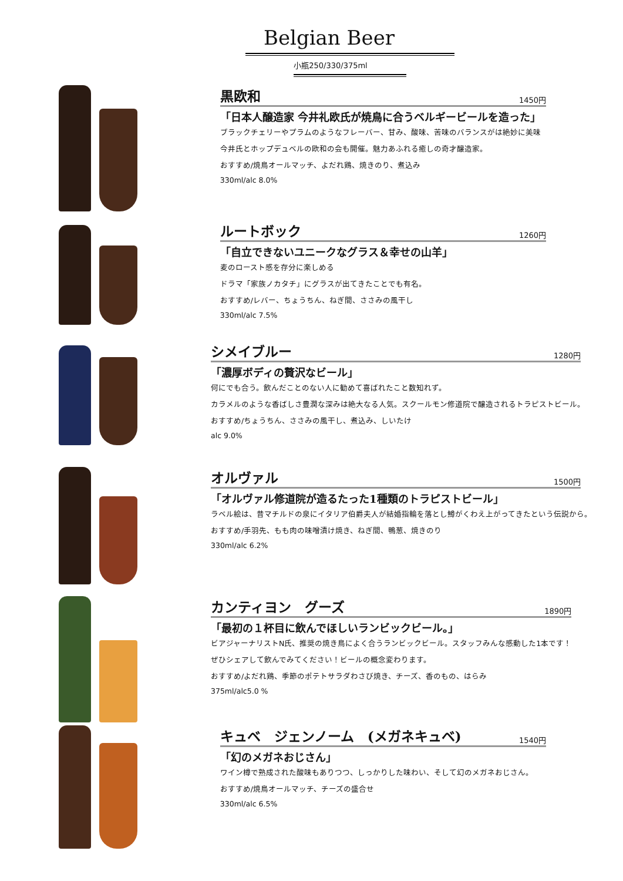Belgian Beer
小瓶250/330/375ml
黒欧和 1450円
「日本人醸造家 今井礼欧氏が焼鳥に合うベルギービールを造った」
ブラックチェリーやプラムのようなフレーバー、甘み、酸味、苦味のバランスがは絶妙に美味
今井氏とホップデュベルの欧和の会も開催。魅力あふれる癒しの奇才醸造家。
おすすめ/焼鳥オールマッチ、よだれ鶏、焼きのり、煮込み
330ml/alc 8.0%
ルートボック 1260円
「自立できないユニークなグラス＆幸せの山羊」
麦のロースト感を存分に楽しめる
ドラマ「家族ノカタチ」にグラスが出てきたことでも有名。
おすすめ/レバー、ちょうちん、ねぎ間、ささみの風干し
330ml/alc 7.5%
シメイブルー 1280円
「濃厚ボディの贅沢なビール」
何にでも合う。飲んだことのない人に勧めて喜ばれたこと数知れず。
カラメルのような香ばしさ豊潤な深みは絶大なる人気。スクールモン修道院で醸造されるトラピストビール。
おすすめ/ちょうちん、ささみの風干し、煮込み、しいたけ
alc 9.0%
オルヴァル 1500円
「オルヴァル修道院が造るたった1種類のトラピストビール」
ラベル絵は、昔マチルドの泉にイタリア伯爵夫人が結婚指輪を落とし鱒がくわえ上がってきたという伝説から。
おすすめ/手羽先、もも肉の味噌漬け焼き、ねぎ間、鴨葱、焼きのり
330ml/alc 6.2%
カンティヨン　グーズ 1890円
「最初の１杯目に飲んでほしいランビックビール。」
ビアジャーナリストN氏、推奨の焼き鳥によく合うランビックビール。スタッフみんな感動した1本です！
ぜひシェアして飲んでみてください！ビールの概念変わります。
おすすめ/よだれ鶏、季節のポテトサラダわさび焼き、チーズ、香のもの、はらみ
375ml/alc5.0 %
キュベ　ジェンノーム　(メガネキュベ) 1540円
「幻のメガネおじさん」
ワイン樽で熟成された酸味もありつつ、しっかりした味わい、そして幻のメガネおじさん。
おすすめ/焼鳥オールマッチ、チーズの盛合せ
330ml/alc 6.5%